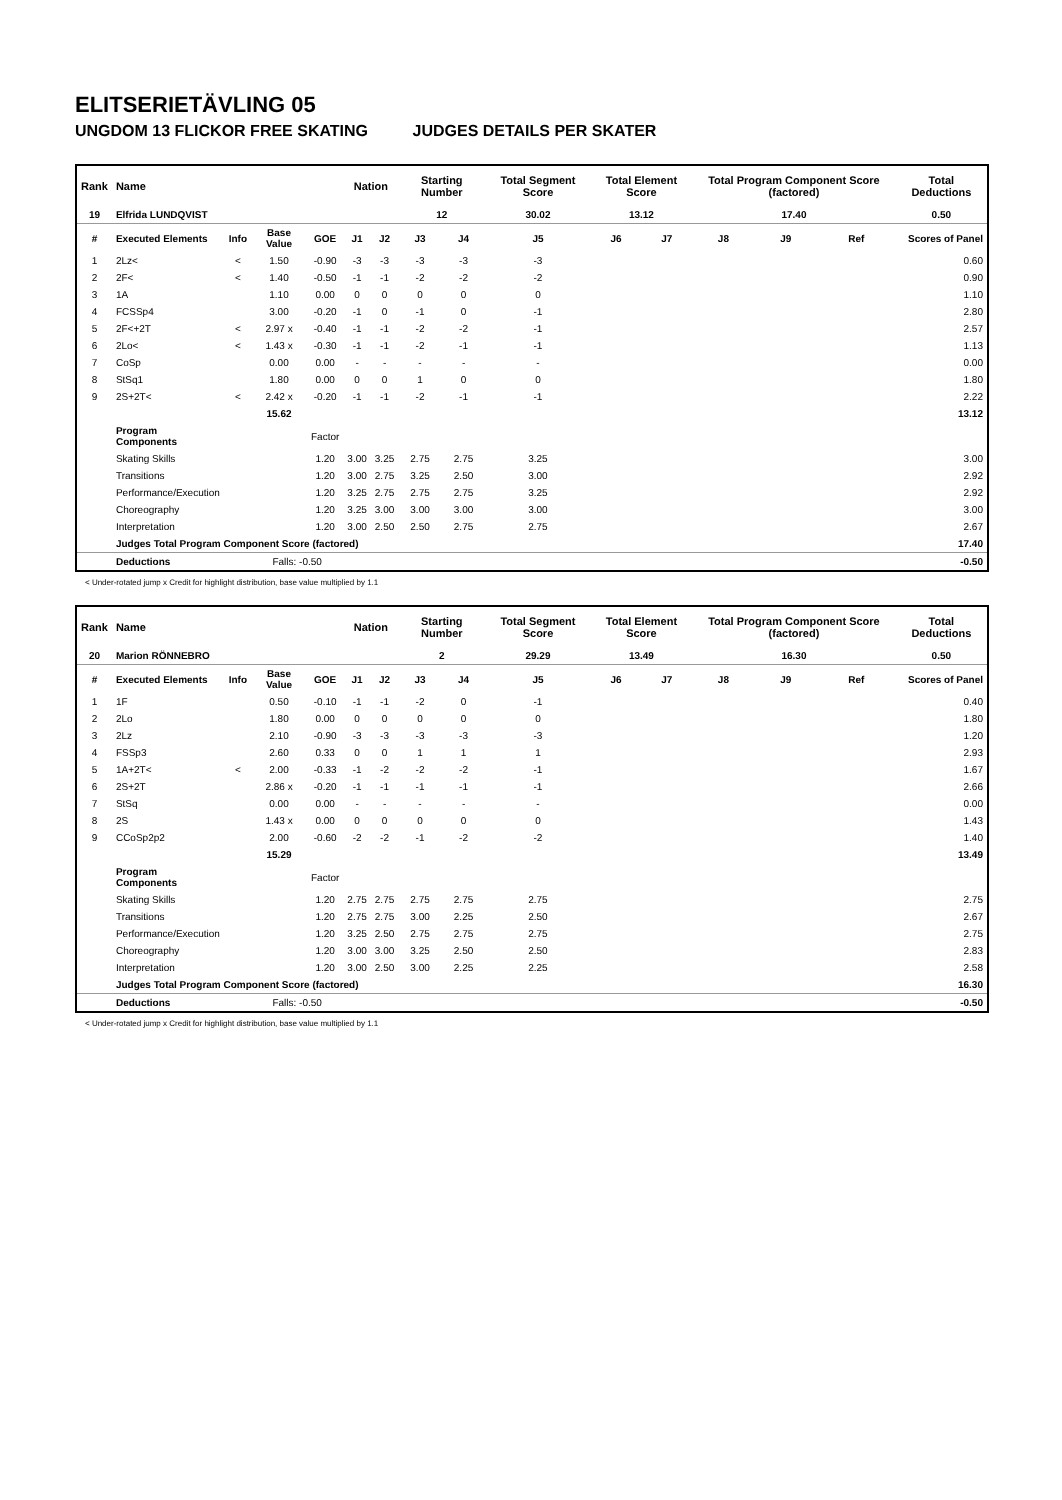ELITSERIETÄVLING 05
UNGDOM 13 FLICKOR FREE SKATING JUDGES DETAILS PER SKATER
| Rank | Name | | | | Nation | | Starting Number | | Total Segment Score | Total Element Score | | Total Program Component Score (factored) | | | Total Deductions |
| --- | --- | --- | --- | --- | --- | --- | --- | --- | --- | --- | --- | --- | --- | --- | --- |
| 19 | Elfrida LUNDQVIST | | | | | | 12 | | 30.02 | 13.12 | | 17.40 | | | 0.50 |
| # | Executed Elements | Info | Base Value | GOE | J1 | J2 | J3 | J4 | J5 | J6 | J7 | J8 | J9 | Ref | Scores of Panel |
| 1 | 2Lz< | < | 1.50 | -0.90 | -3 | -3 | -3 | -3 | -3 | | | | | | 0.60 |
| 2 | 2F< | < | 1.40 | -0.50 | -1 | -1 | -2 | -2 | -2 | | | | | | 0.90 |
| 3 | 1A | | 1.10 | 0.00 | 0 | 0 | 0 | 0 | 0 | | | | | | 1.10 |
| 4 | FCSSp4 | | 3.00 | -0.20 | -1 | 0 | -1 | 0 | -1 | | | | | | 2.80 |
| 5 | 2F<+2T | < | 2.97 x | -0.40 | -1 | -1 | -2 | -2 | -1 | | | | | | 2.57 |
| 6 | 2Lo< | < | 1.43 x | -0.30 | -1 | -1 | -2 | -1 | -1 | | | | | | 1.13 |
| 7 | CoSp | | 0.00 | 0.00 | - | - | - | - | - | | | | | | 0.00 |
| 8 | StSq1 | | 1.80 | 0.00 | 0 | 0 | 1 | 0 | 0 | | | | | | 1.80 |
| 9 | 2S+2T< | < | 2.42 x | -0.20 | -1 | -1 | -2 | -1 | -1 | | | | | | 2.22 |
| | | | 15.62 | | | | | | | | | | | | 13.12 |
| | Program Components | | | Factor | | | | | | | | | | | |
| | Skating Skills | | | 1.20 | 3.00 | 3.25 | 2.75 | 2.75 | 3.25 | | | | | | 3.00 |
| | Transitions | | | 1.20 | 3.00 | 2.75 | 3.25 | 2.50 | 3.00 | | | | | | 2.92 |
| | Performance/Execution | | | 1.20 | 3.25 | 2.75 | 2.75 | 2.75 | 3.25 | | | | | | 2.92 |
| | Choreography | | | 1.20 | 3.25 | 3.00 | 3.00 | 3.00 | 3.00 | | | | | | 3.00 |
| | Interpretation | | | 1.20 | 3.00 | 2.50 | 2.50 | 2.75 | 2.75 | | | | | | 2.67 |
| | Judges Total Program Component Score (factored) | | | | | | | | | | | | | | 17.40 |
| | Deductions | | Falls: -0.50 | | | | | | | | | | | | -0.50 |
< Under-rotated jump x Credit for highlight distribution, base value multiplied by 1.1
| Rank | Name | | | | Nation | | Starting Number | | Total Segment Score | Total Element Score | | Total Program Component Score (factored) | | | Total Deductions |
| --- | --- | --- | --- | --- | --- | --- | --- | --- | --- | --- | --- | --- | --- | --- | --- |
| 20 | Marion RÖNNEBRO | | | | | | 2 | | 29.29 | 13.49 | | 16.30 | | | 0.50 |
| # | Executed Elements | Info | Base Value | GOE | J1 | J2 | J3 | J4 | J5 | J6 | J7 | J8 | J9 | Ref | Scores of Panel |
| 1 | 1F | | 0.50 | -0.10 | -1 | -1 | -2 | 0 | -1 | | | | | | 0.40 |
| 2 | 2Lo | | 1.80 | 0.00 | 0 | 0 | 0 | 0 | 0 | | | | | | 1.80 |
| 3 | 2Lz | | 2.10 | -0.90 | -3 | -3 | -3 | -3 | -3 | | | | | | 1.20 |
| 4 | FSSp3 | | 2.60 | 0.33 | 0 | 0 | 1 | 1 | 1 | | | | | | 2.93 |
| 5 | 1A+2T< | < | 2.00 | -0.33 | -1 | -2 | -2 | -2 | -1 | | | | | | 1.67 |
| 6 | 2S+2T | | 2.86 x | -0.20 | -1 | -1 | -1 | -1 | -1 | | | | | | 2.66 |
| 7 | StSq | | 0.00 | 0.00 | - | - | - | - | - | | | | | | 0.00 |
| 8 | 2S | | 1.43 x | 0.00 | 0 | 0 | 0 | 0 | 0 | | | | | | 1.43 |
| 9 | CCoSp2p2 | | 2.00 | -0.60 | -2 | -2 | -1 | -2 | -2 | | | | | | 1.40 |
| | | | 15.29 | | | | | | | | | | | | 13.49 |
| | Program Components | | | Factor | | | | | | | | | | | |
| | Skating Skills | | | 1.20 | 2.75 | 2.75 | 2.75 | 2.75 | 2.75 | | | | | | 2.75 |
| | Transitions | | | 1.20 | 2.75 | 2.75 | 3.00 | 2.25 | 2.50 | | | | | | 2.67 |
| | Performance/Execution | | | 1.20 | 3.25 | 2.50 | 2.75 | 2.75 | 2.75 | | | | | | 2.75 |
| | Choreography | | | 1.20 | 3.00 | 3.00 | 3.25 | 2.50 | 2.50 | | | | | | 2.83 |
| | Interpretation | | | 1.20 | 3.00 | 2.50 | 3.00 | 2.25 | 2.25 | | | | | | 2.58 |
| | Judges Total Program Component Score (factored) | | | | | | | | | | | | | | 16.30 |
| | Deductions | | Falls: -0.50 | | | | | | | | | | | | -0.50 |
< Under-rotated jump x Credit for highlight distribution, base value multiplied by 1.1